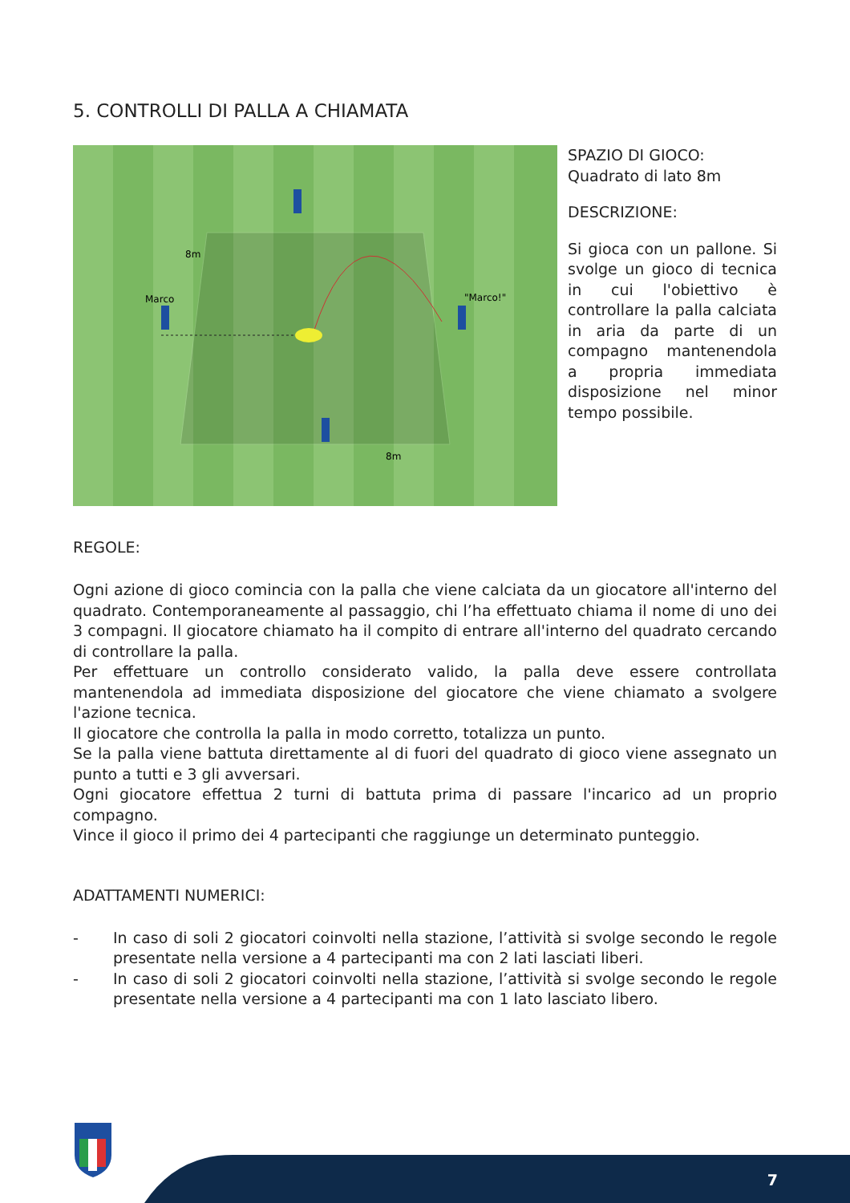5. CONTROLLI DI PALLA A CHIAMATA
8m
Marco
"Marco!"
8m
SPAZIO DI GIOCO:
Quadrato di lato 8m
DESCRIZIONE:
Si gioca con un pallone. Si svolge un gioco di tecnica in cui l'obiettivo è controllare la palla calciata in aria da parte di un compagno mantenendola a propria immediata disposizione nel minor tempo possibile.
REGOLE:
Ogni azione di gioco comincia con la palla che viene calciata da un giocatore all'interno del quadrato. Contemporaneamente al passaggio, chi l’ha effettuato chiama il nome di uno dei 3 compagni. Il giocatore chiamato ha il compito di entrare all'interno del quadrato cercando di controllare la palla.
Per effettuare un controllo considerato valido, la palla deve essere controllata mantenendola ad immediata disposizione del giocatore che viene chiamato a svolgere l'azione tecnica.
Il giocatore che controlla la palla in modo corretto, totalizza un punto.
Se la palla viene battuta direttamente al di fuori del quadrato di gioco viene assegnato un punto a tutti e 3 gli avversari.
Ogni giocatore effettua 2 turni di battuta prima di passare l'incarico ad un proprio compagno.
Vince il gioco il primo dei 4 partecipanti che raggiunge un determinato punteggio.
ADATTAMENTI NUMERICI:
- In caso di soli 2 giocatori coinvolti nella stazione, l’attività si svolge secondo le regole presentate nella versione a 4 partecipanti ma con 2 lati lasciati liberi.
- In caso di soli 2 giocatori coinvolti nella stazione, l’attività si svolge secondo le regole presentate nella versione a 4 partecipanti ma con 1 lato lasciato libero.
7